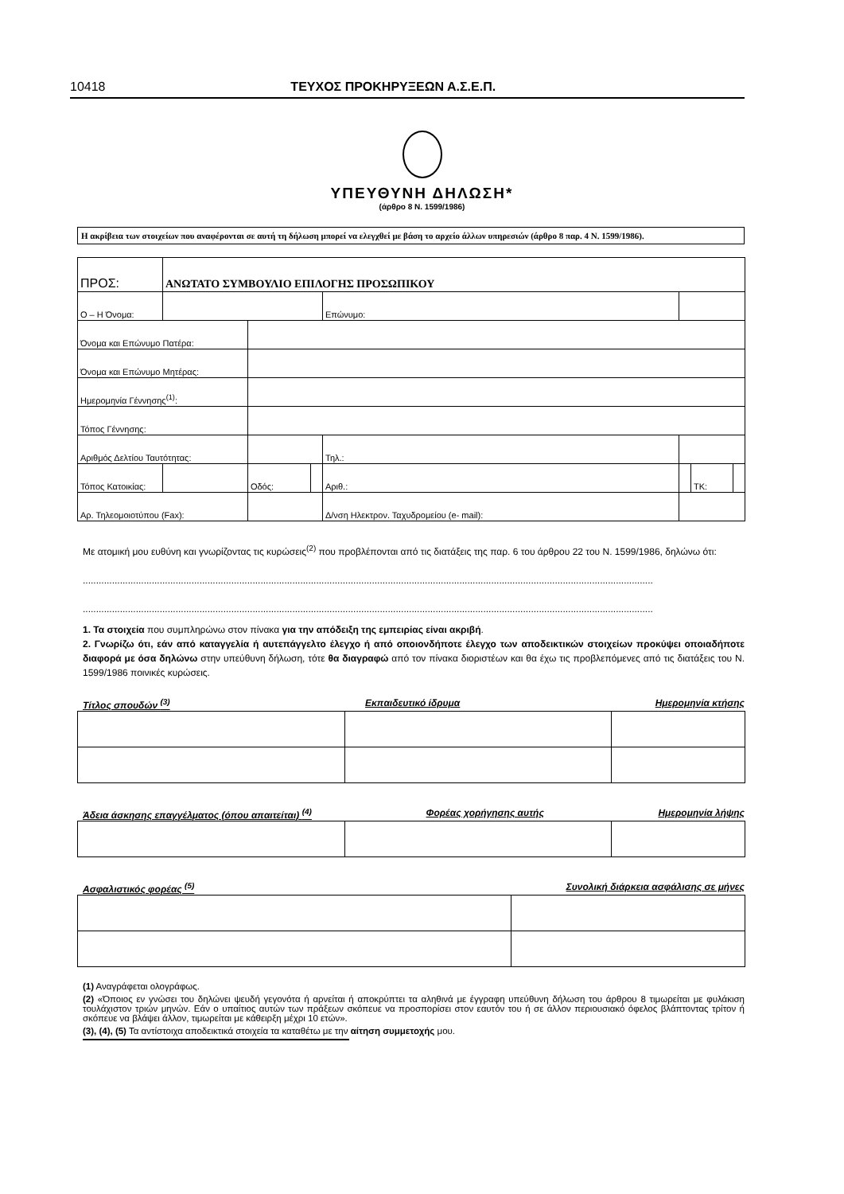10418 ΤΕΥΧΟΣ ΠΡΟΚΗΡΥΞΕΩΝ Α.Σ.Ε.Π.
ΥΠΕΥΘΥΝΗ ΔΗΛΩΣΗ*
(άρθρο 8 Ν. 1599/1986)
Η ακρίβεια των στοιχείων που αναφέρονται σε αυτή τη δήλωση μπορεί να ελεγχθεί με βάση το αρχείο άλλων υπηρεσιών (άρθρο 8 παρ. 4 Ν. 1599/1986).
| ΠΡΟΣ: | ΑΝΩΤΑΤΟ ΣΥΜΒΟΥΛΙΟ ΕΠΙΛΟΓΗΣ ΠΡΟΣΩΠΙΚΟΥ | | | | | | |
| Ο – Η Όνομα: | | | | Επώνυμο: | | | |
| Όνομα και Επώνυμο Πατέρα: | | | | | | | |
| Όνομα και Επώνυμο Μητέρας: | | | | | | | |
| Ημερομηνία Γέννησης<sup>(1)</sup>: | | | | | | | |
| Τόπος Γέννησης: | | | | | | | |
| Αριθμός Δελτίου Ταυτότητας: | | | | Τηλ.: | | | |
| Τόπος Κατοικίας: | | Οδός: | | Αριθ.: | | ΤΚ: | |
| Αρ. Τηλεομοιοτύπου (Fax): | | | | Δ/νση Ηλεκτρον. Ταχυδρομείου (e- mail): | | | |
Με ατομική μου ευθύνη και γνωρίζοντας τις κυρώσεις<sup>(2)</sup> που προβλέπονται από τις διατάξεις της παρ. 6 του άρθρου 22 του Ν. 1599/1986, δηλώνω ότι:
.......................................................................................................................................................................................................................
.......................................................................................................................................................................................................................
1. Τα στοιχεία που συμπληρώνω στον πίνακα για την απόδειξη της εμπειρίας είναι ακριβή.
2. Γνωρίζω ότι, εάν από καταγγελία ή αυτεπάγγελτο έλεγχο ή από οποιονδήποτε έλεγχο των αποδεικτικών στοιχείων προκύψει οποιαδήποτε διαφορά με όσα δηλώνω στην υπεύθυνη δήλωση, τότε θα διαγραφώ από τον πίνακα διοριστέων και θα έχω τις προβλεπόμενες από τις διατάξεις του Ν. 1599/1986 ποινικές κυρώσεις.
Τίτλος σπουδών <sup>(3)</sup> Εκπαιδευτικό ίδρυμα Ημερομηνία κτήσης
Άδεια άσκησης επαγγέλματος (όπου απαιτείται) <sup>(4)</sup> Φορέας χορήγησης αυτής Ημερομηνία λήψης
Ασφαλιστικός φορέας <sup>(5)</sup> Συνολική διάρκεια ασφάλισης σε μήνες
(1) Αναγράφεται ολογράφως.
(2) «Όποιος εν γνώσει του δηλώνει ψευδή γεγονότα ή αρνείται ή αποκρύπτει τα αληθινά με έγγραφη υπεύθυνη δήλωση του άρθρου 8 τιμωρείται με φυλάκιση τουλάχιστον τριών μηνών. Εάν ο υπαίτιος αυτών των πράξεων σκόπευε να προσπορίσει στον εαυτόν του ή σε άλλον περιουσιακό όφελος βλάπτοντας τρίτον ή σκόπευε να βλάψει άλλον, τιμωρείται με κάθειρξη μέχρι 10 ετών».
(3), (4), (5) Τα αντίστοιχα αποδεικτικά στοιχεία τα καταθέτω με την αίτηση συμμετοχής μου.